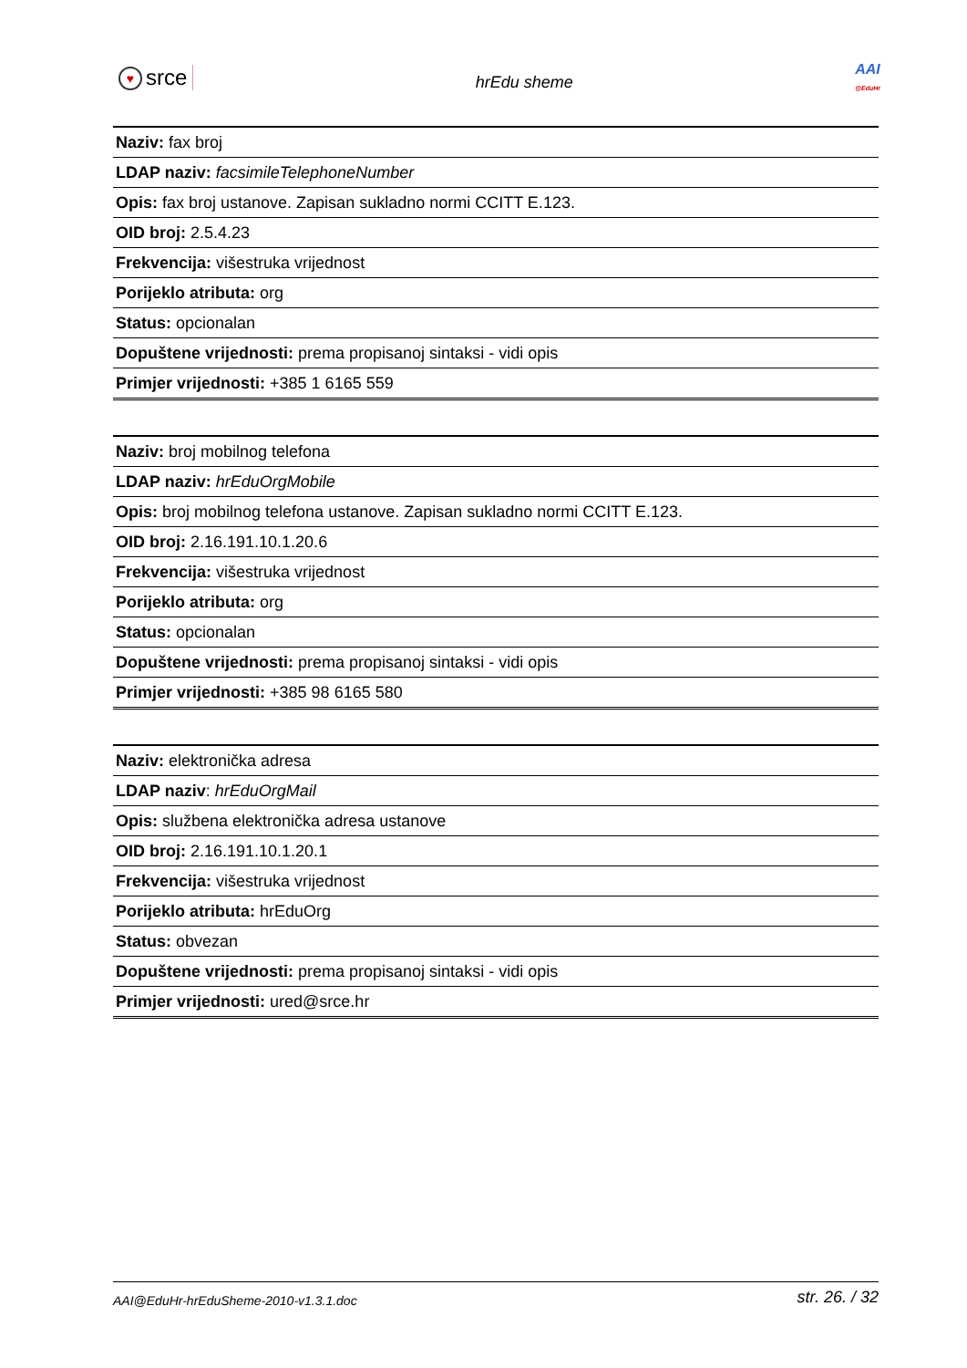♥ srce
hrEdu sheme
AAI
@EduHr
| Naziv: fax broj |
| LDAP naziv: facsimileTelephoneNumber |
| Opis: fax broj ustanove. Zapisan sukladno normi CCITT E.123. |
| OID broj: 2.5.4.23 |
| Frekvencija: višestruka vrijednost |
| Porijeklo atributa: org |
| Status: opcionalan |
| Dopuštene vrijednosti: prema propisanoj sintaksi - vidi opis |
| Primjer vrijednosti: +385 1 6165 559 |
| Naziv: broj mobilnog telefona |
| LDAP naziv: hrEduOrgMobile |
| Opis: broj mobilnog telefona ustanove. Zapisan sukladno normi CCITT E.123. |
| OID broj: 2.16.191.10.1.20.6 |
| Frekvencija: višestruka vrijednost |
| Porijeklo atributa: org |
| Status: opcionalan |
| Dopuštene vrijednosti: prema propisanoj sintaksi - vidi opis |
| Primjer vrijednosti: +385 98 6165 580 |
| Naziv: elektronička adresa |
| LDAP naziv : hrEduOrgMail |
| Opis: službena elektronička adresa ustanove |
| OID broj: 2.16.191.10.1.20.1 |
| Frekvencija: višestruka vrijednost |
| Porijeklo atributa: hrEduOrg |
| Status: obvezan |
| Dopuštene vrijednosti: prema propisanoj sintaksi - vidi opis |
| Primjer vrijednosti: ured@srce.hr |
AAI@EduHr-hrEduSheme-2010-v1.3.1.doc str. 26. / 32